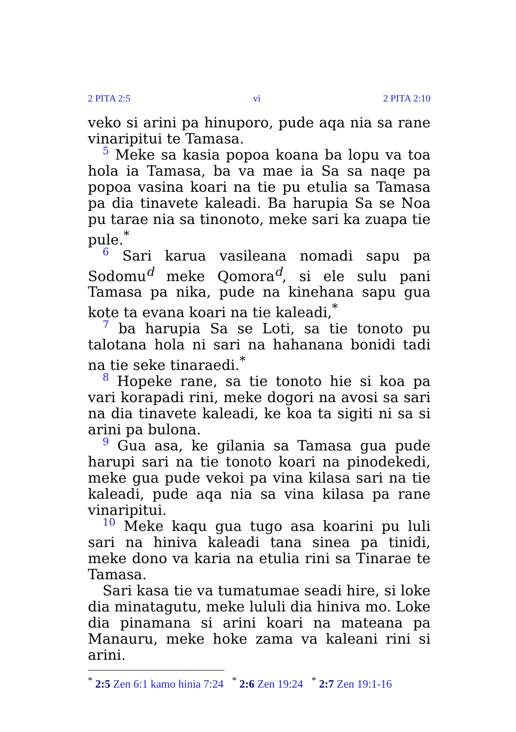2 PITA 2:5 vi 2 PITA 2:10
veko si arini pa hinuporo, pude aqa nia sa rane vinaripitui te Tamasa.
5 Meke sa kasia popoa koana ba lopu va toa hola ia Tamasa, ba va mae ia Sa sa naqe pa popoa vasina koari na tie pu etulia sa Tamasa pa dia tinavete kaleadi. Ba harupia Sa se Noa pu tarae nia sa tinonoto, meke sari ka zuapa tie pule.<sup>*</sup>
6 Sari karua vasileana nomadi sapu pa Sodomu<sup>d</sup> meke Qomora<sup>d</sup>, si ele sulu pani Tamasa pa nika, pude na kinehana sapu gua kote ta evana koari na tie kaleadi,<sup>*</sup>
7 ba harupia Sa se Loti, sa tie tonoto pu talotana hola ni sari na hahanana bonidi tadi na tie seke tinaraedi.<sup>*</sup>
8 Hopeke rane, sa tie tonoto hie si koa pa vari korapadi rini, meke dogori na avosi sa sari na dia tinavete kaleadi, ke koa ta sigiti ni sa si arini pa bulona.
9 Gua asa, ke gilania sa Tamasa gua pude harupi sari na tie tonoto koari na pinodekedi, meke gua pude vekoi pa vina kilasa sari na tie kaleadi, pude aqa nia sa vina kilasa pa rane vinaripitui.
10 Meke kaqu gua tugo asa koarini pu luli sari na hiniva kaleadi tana sinea pa tinidi, meke dono va karia na etulia rini sa Tinarae te Tamasa.
Sari kasa tie va tumatumae seadi hire, si loke dia minatagutu, meke lululi dia hiniva mo. Loke dia pinamana si arini koari na mateana pa Manauru, meke hoke zama va kaleani rini si arini.
<sup>*</sup> 2:5 Zen 6:1 kamo hinia 7:24 <sup>*</sup> 2:6 Zen 19:24 <sup>*</sup> 2:7 Zen 19:1-16